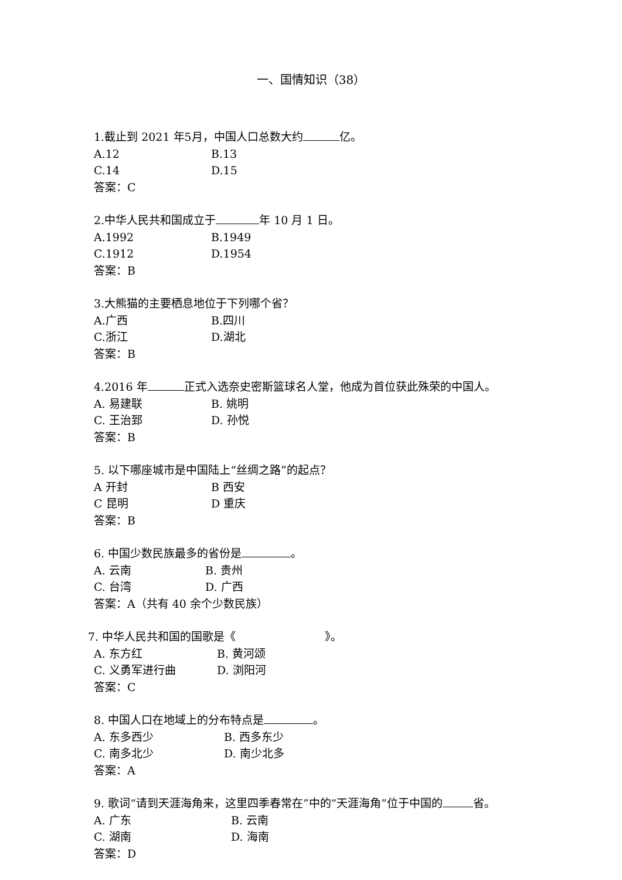一、国情知识（38）
1.截止到 2021 年5月，中国人口总数大约 亿。
A.12 B.13
C.14 D.15
答案：C
2.中华人民共和国成立于 年 10 月 1 日。
A.1992 B.1949
C.1912 D.1954
答案：B
3.大熊猫的主要栖息地位于下列哪个省？
A.广西 B.四川
C.浙江 D.湖北
答案：B
4.2016 年 正式入选奈史密斯篮球名人堂，他成为首位获此殊荣的中国人。
A. 易建联 B. 姚明
C. 王治郅 D. 孙悦
答案：B
5. 以下哪座城市是中国陆上“丝绸之路”的起点？
A 开封 B 西安
C 昆明 D 重庆
答案：B
6. 中国少数民族最多的省份是 。
A. 云南 B. 贵州
C. 台湾 D. 广西
答案：A（共有 40 余个少数民族）
7. 中华人民共和国的国歌是《　　　　　　　　》。
A. 东方红 B. 黄河颂
C. 义勇军进行曲 D. 浏阳河
答案：C
8. 中国人口在地域上的分布特点是 。
A. 东多西少 B. 西多东少
C. 南多北少 D. 南少北多
答案：A
9. 歌词“请到天涯海角来，这里四季春常在”中的“天涯海角”位于中国的 省。
A. 广东 B. 云南
C. 湖南 D. 海南
答案：D